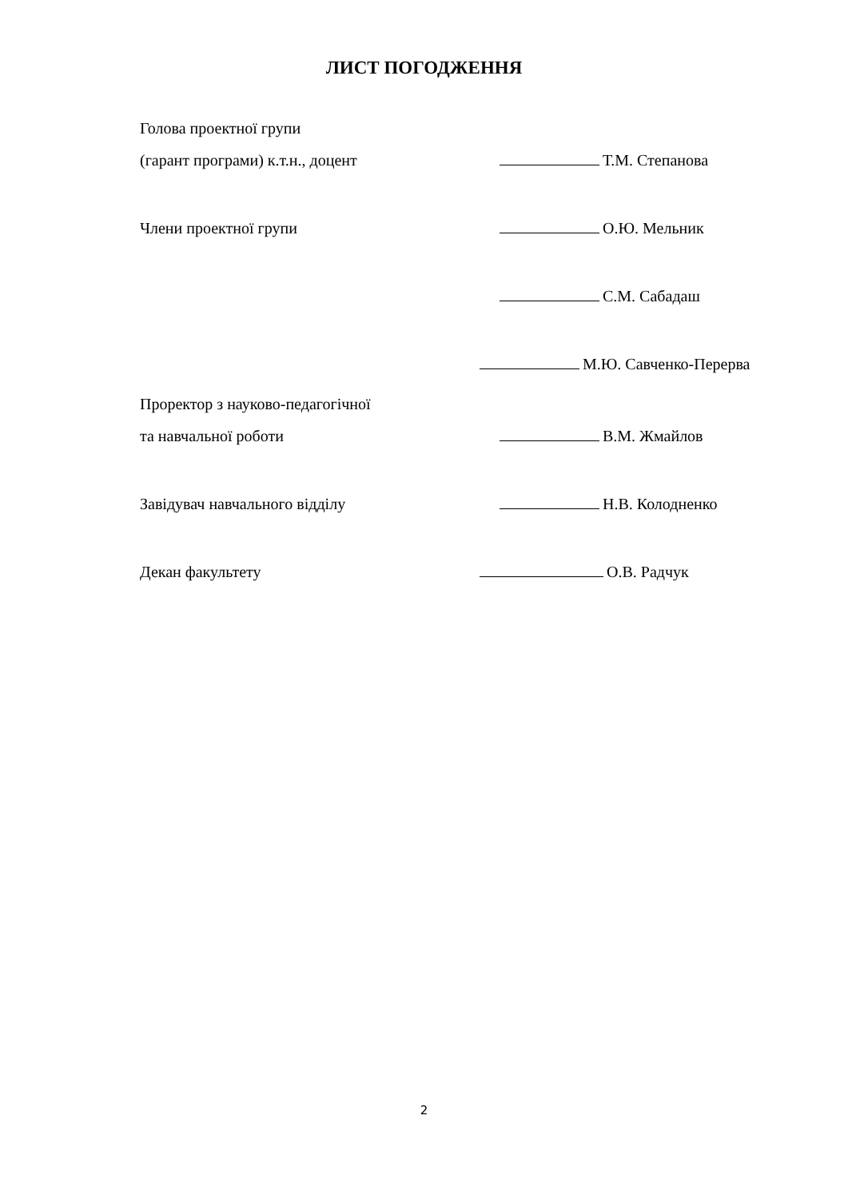ЛИСТ ПОГОДЖЕННЯ
Голова проектної групи
(гарант програми) к.т.н., доцент
Т.М. Степанова
Члени проектної групи О.Ю. Мельник
С.М. Сабадаш
М.Ю. Савченко-Перерва
Проректор з науково-педагогічної
та навчальної роботи
В.М. Жмайлов
Завідувач навчального відділу Н.В. Колодненко
Декан факультету О.В. Радчук
2